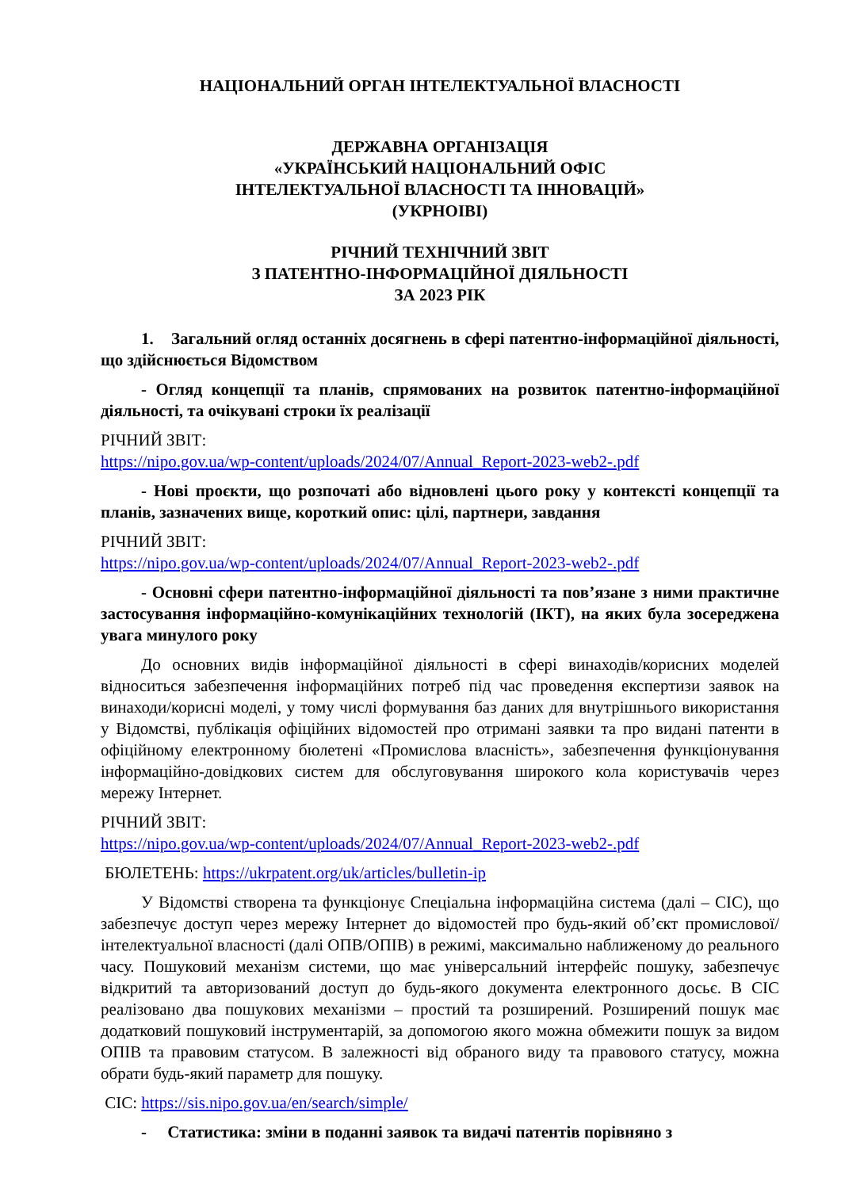НАЦІОНАЛЬНИЙ ОРГАН ІНТЕЛЕКТУАЛЬНОЇ ВЛАСНОСТІ
ДЕРЖАВНА ОРГАНІЗАЦІЯ
«УКРАЇНСЬКИЙ НАЦІОНАЛЬНИЙ ОФІС
ІНТЕЛЕКТУАЛЬНОЇ ВЛАСНОСТІ ТА ІННОВАЦІЙ»
(УКРНОІВІ)
РІЧНИЙ ТЕХНІЧНИЙ ЗВІТ
З ПАТЕНТНО-ІНФОРМАЦІЙНОЇ ДІЯЛЬНОСТІ
ЗА 2023 РІК
1. Загальний огляд останніх досягнень в сфері патентно-інформаційної діяльності, що здійснюється Відомством
- Огляд концепції та планів, спрямованих на розвиток патентно-інформаційної діяльності, та очікувані строки їх реалізації
РІЧНИЙ ЗВІТ:
https://nipo.gov.ua/wp-content/uploads/2024/07/Annual_Report-2023-web2-.pdf
- Нові проєкти, що розпочаті або відновлені цього року у контексті концепції та планів, зазначених вище, короткий опис: цілі, партнери, завдання
РІЧНИЙ ЗВІТ:
https://nipo.gov.ua/wp-content/uploads/2024/07/Annual_Report-2023-web2-.pdf
- Основні сфери патентно-інформаційної діяльності та пов’язане з ними практичне застосування інформаційно-комунікаційних технологій (ІКТ), на яких була зосереджена увага минулого року
До основних видів інформаційної діяльності в сфері винаходів/корисних моделей відноситься забезпечення інформаційних потреб під час проведення експертизи заявок на винаходи/корисні моделі, у тому числі формування баз даних для внутрішнього використання у Відомстві, публікація офіційних відомостей про отримані заявки та про видані патенти в офіційному електронному бюлетені «Промислова власність», забезпечення функціонування інформаційно-довідкових систем для обслуговування широкого кола користувачів через мережу Інтернет.
РІЧНИЙ ЗВІТ:
https://nipo.gov.ua/wp-content/uploads/2024/07/Annual_Report-2023-web2-.pdf
БЮЛЕТЕНЬ: https://ukrpatent.org/uk/articles/bulletin-ip
У Відомстві створена та функціонує Спеціальна інформаційна система (далі – СІС), що забезпечує доступ через мережу Інтернет до відомостей про будь-який об’єкт промислової/інтелектуальної власності (далі ОПВ/ОПІВ) в режимі, максимально наближеному до реального часу. Пошуковий механізм системи, що має універсальний інтерфейс пошуку, забезпечує відкритий та авторизований доступ до будь-якого документа електронного досьє. В СІС реалізовано два пошукових механізми – простий та розширений. Розширений пошук має додатковий пошуковий інструментарій, за допомогою якого можна обмежити пошук за видом ОПІВ та правовим статусом. В залежності від обраного виду та правового статусу, можна обрати будь-який параметр для пошуку.
СІС: https://sis.nipo.gov.ua/en/search/simple/
- Статистика: зміни в поданні заявок та видачі патентів порівняно з